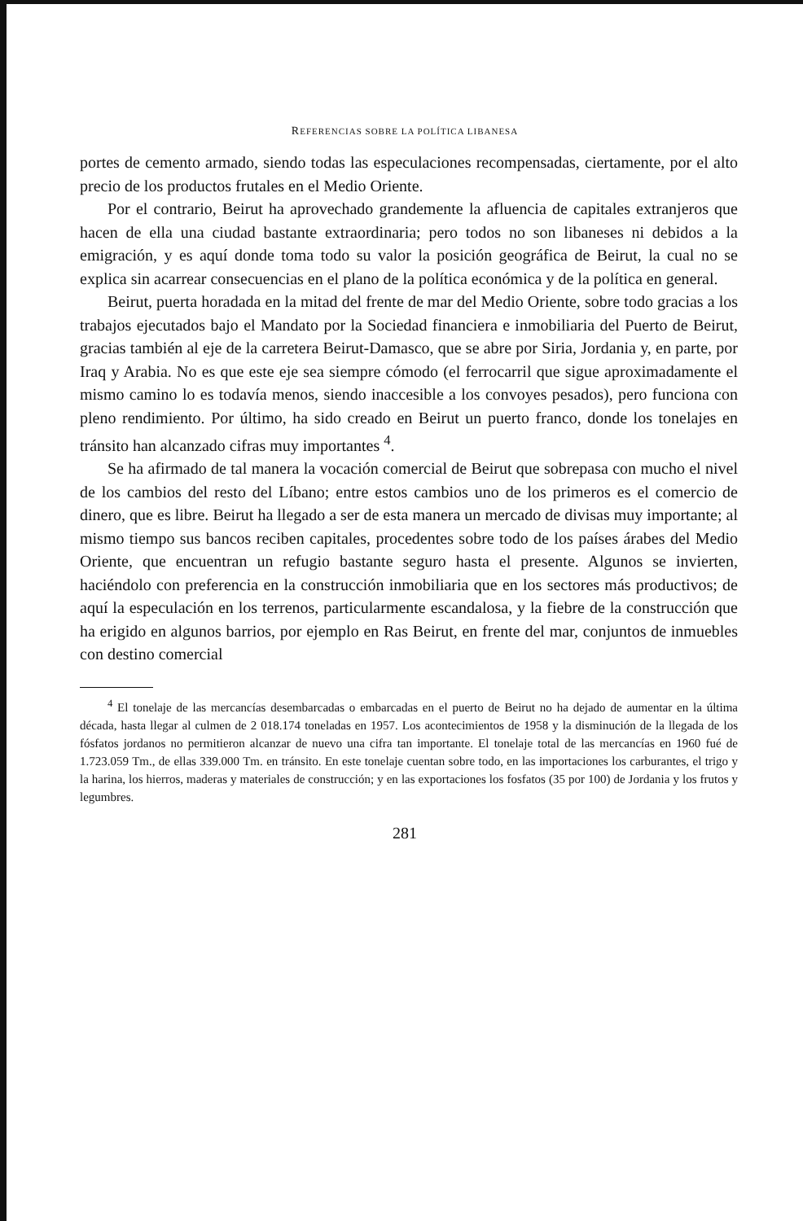REFERENCIAS SOBRE LA POLÍTICA LIBANESA
portes de cemento armado, siendo todas las especulaciones recompensadas, ciertamente, por el alto precio de los productos frutales en el Medio Oriente.
Por el contrario, Beirut ha aprovechado grandemente la afluencia de capitales extranjeros que hacen de ella una ciudad bastante extraordinaria; pero todos no son libaneses ni debidos a la emigración, y es aquí donde toma todo su valor la posición geográfica de Beirut, la cual no se explica sin acarrear consecuencias en el plano de la política económica y de la política en general.
Beirut, puerta horadada en la mitad del frente de mar del Medio Oriente, sobre todo gracias a los trabajos ejecutados bajo el Mandato por la Sociedad financiera e inmobiliaria del Puerto de Beirut, gracias también al eje de la carretera Beirut-Damasco, que se abre por Siria, Jordania y, en parte, por Iraq y Arabia. No es que este eje sea siempre cómodo (el ferrocarril que sigue aproximadamente el mismo camino lo es todavía menos, siendo inaccesible a los convoyes pesados), pero funciona con pleno rendimiento. Por último, ha sido creado en Beirut un puerto franco, donde los tonelajes en tránsito han alcanzado cifras muy importantes <sup>4</sup>.
Se ha afirmado de tal manera la vocación comercial de Beirut que sobrepasa con mucho el nivel de los cambios del resto del Líbano; entre estos cambios uno de los primeros es el comercio de dinero, que es libre. Beirut ha llegado a ser de esta manera un mercado de divisas muy importante; al mismo tiempo sus bancos reciben capitales, procedentes sobre todo de los países árabes del Medio Oriente, que encuentran un refugio bastante seguro hasta el presente. Algunos se invierten, haciéndolo con preferencia en la construcción inmobiliaria que en los sectores más productivos; de aquí la especulación en los terrenos, particularmente escandalosa, y la fiebre de la construcción que ha erigido en algunos barrios, por ejemplo en Ras Beirut, en frente del mar, conjuntos de inmuebles con destino comercial
<sup>4</sup> El tonelaje de las mercancías desembarcadas o embarcadas en el puerto de Beirut no ha dejado de aumentar en la última década, hasta llegar al culmen de 2 018.174 toneladas en 1957. Los acontecimientos de 1958 y la disminución de la llegada de los fósfatos jordanos no permitieron alcanzar de nuevo una cifra tan importante. El tonelaje total de las mercancías en 1960 fué de 1.723.059 Tm., de ellas 339.000 Tm. en tránsito. En este tonelaje cuentan sobre todo, en las importaciones los carburantes, el trigo y la harina, los hierros, maderas y materiales de construcción; y en las exportaciones los fosfatos (35 por 100) de Jordania y los frutos y legumbres.
281